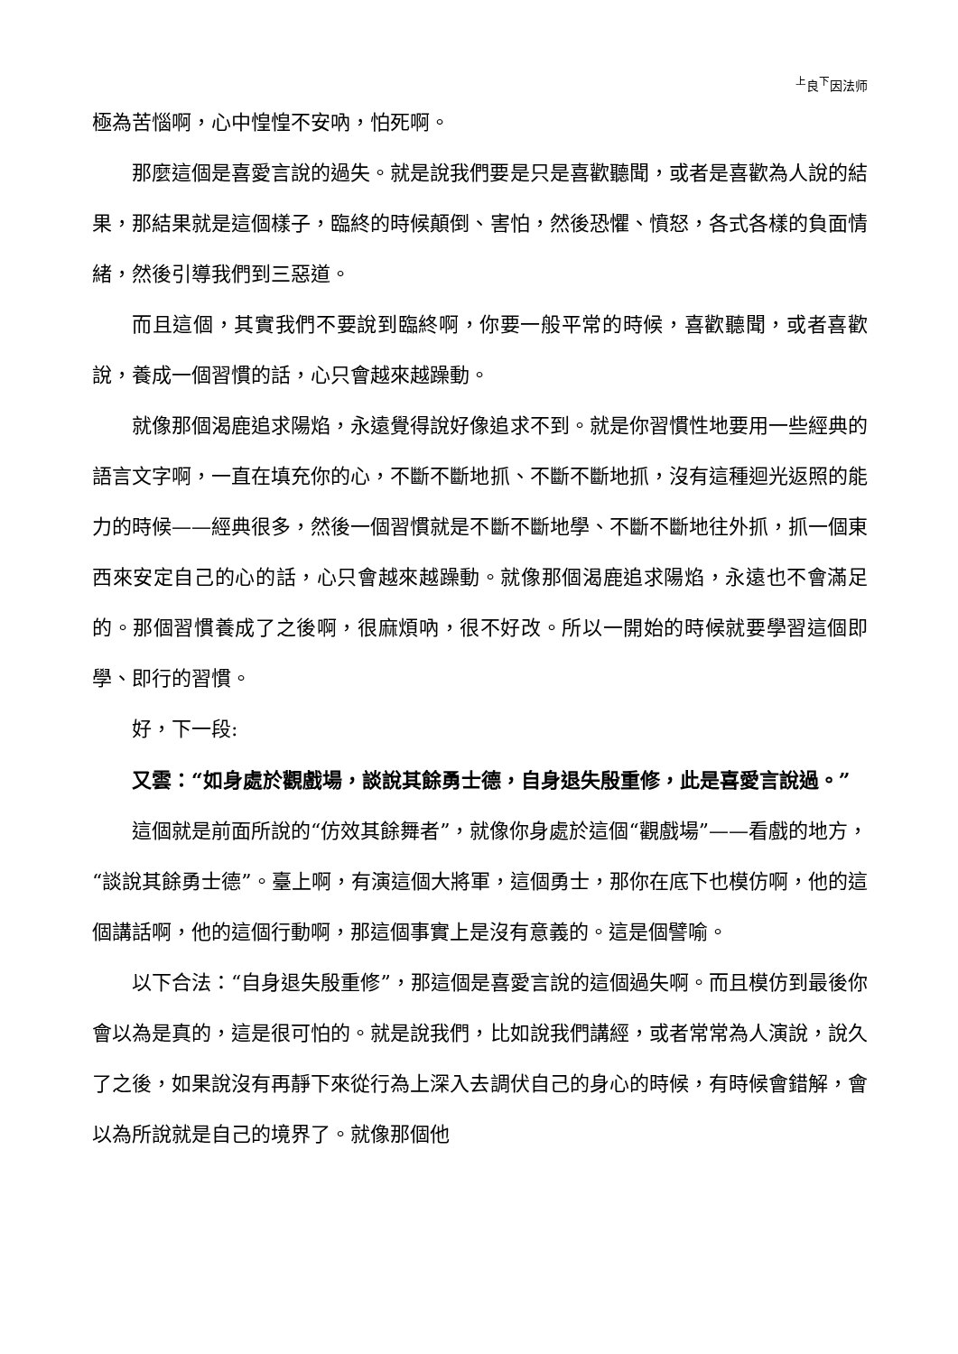<sup>上</sup>良<sup>下</sup>因法师
極為苦惱啊，心中惶惶不安吶，怕死啊。
那麼這個是喜愛言說的過失。就是說我們要是只是喜歡聽聞，或者是喜歡為人說的結果，那結果就是這個樣子，臨終的時候顛倒、害怕，然後恐懼、憤怒，各式各樣的負面情緒，然後引導我們到三惡道。
而且這個，其實我們不要說到臨終啊，你要一般平常的時候，喜歡聽聞，或者喜歡說，養成一個習慣的話，心只會越來越躁動。
就像那個渴鹿追求陽焰，永遠覺得說好像追求不到。就是你習慣性地要用一些經典的語言文字啊，一直在填充你的心，不斷不斷地抓、不斷不斷地抓，沒有這種迴光返照的能力的時候——經典很多，然後一個習慣就是不斷不斷地學、不斷不斷地往外抓，抓一個東西來安定自己的心的話，心只會越來越躁動。就像那個渴鹿追求陽焰，永遠也不會滿足的。那個習慣養成了之後啊，很麻煩吶，很不好改。所以一開始的時候就要學習這個即學、即行的習慣。
好，下一段:
又雲：“如身處於觀戲場，談說其餘勇士德，自身退失殷重修，此是喜愛言說過。”
這個就是前面所說的“仿效其餘舞者”，就像你身處於這個“觀戲場”——看戲的地方，“談說其餘勇士德”。臺上啊，有演這個大將軍，這個勇士，那你在底下也模仿啊，他的這個講話啊，他的這個行動啊，那這個事實上是沒有意義的。這是個譬喻。
以下合法：“自身退失殷重修”，那這個是喜愛言說的這個過失啊。而且模仿到最後你會以為是真的，這是很可怕的。就是說我們，比如說我們講經，或者常常為人演說，說久了之後，如果說沒有再靜下來從行為上深入去調伏自己的身心的時候，有時候會錯解，會以為所說就是自己的境界了。就像那個他